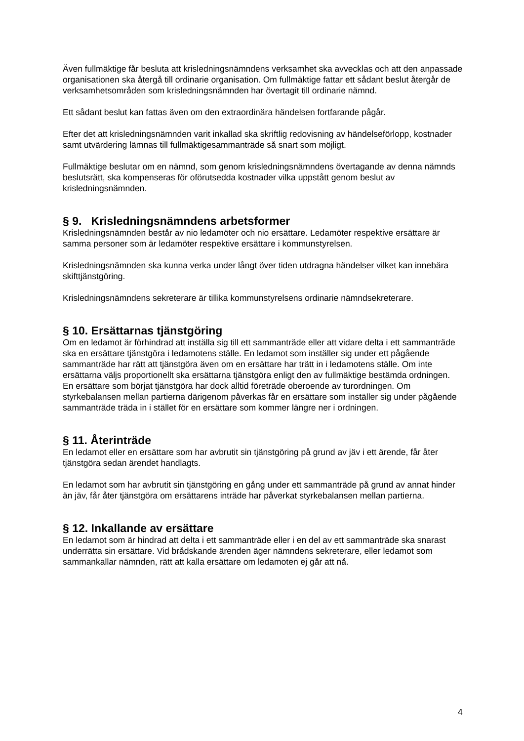Även fullmäktige får besluta att krisledningsnämndens verksamhet ska avvecklas och att den anpassade organisationen ska återgå till ordinarie organisation. Om fullmäktige fattar ett sådant beslut återgår de verksamhetsområden som krisledningsnämnden har övertagit till ordinarie nämnd.
Ett sådant beslut kan fattas även om den extraordinära händelsen fortfarande pågår.
Efter det att krisledningsnämnden varit inkallad ska skriftlig redovisning av händelseförlopp, kostnader samt utvärdering lämnas till fullmäktigesammanträde så snart som möjligt.
Fullmäktige beslutar om en nämnd, som genom krisledningsnämndens övertagande av denna nämnds beslutsrätt, ska kompenseras för oförutsedda kostnader vilka uppstått genom beslut av krisledningsnämnden.
§ 9. Krisledningsnämndens arbetsformer
Krisledningsnämnden består av nio ledamöter och nio ersättare. Ledamöter respektive ersättare är samma personer som är ledamöter respektive ersättare i kommunstyrelsen.
Krisledningsnämnden ska kunna verka under långt över tiden utdragna händelser vilket kan innebära skifttjänstgöring.
Krisledningsnämndens sekreterare är tillika kommunstyrelsens ordinarie nämndsekreterare.
§ 10. Ersättarnas tjänstgöring
Om en ledamot är förhindrad att inställa sig till ett sammanträde eller att vidare delta i ett sammanträde ska en ersättare tjänstgöra i ledamotens ställe. En ledamot som inställer sig under ett pågående sammanträde har rätt att tjänstgöra även om en ersättare har trätt in i ledamotens ställe. Om inte ersättarna väljs proportionellt ska ersättarna tjänstgöra enligt den av fullmäktige bestämda ordningen. En ersättare som börjat tjänstgöra har dock alltid företräde oberoende av turordningen. Om styrkebalansen mellan partierna därigenom påverkas får en ersättare som inställer sig under pågående sammanträde träda in i stället för en ersättare som kommer längre ner i ordningen.
§ 11. Återinträde
En ledamot eller en ersättare som har avbrutit sin tjänstgöring på grund av jäv i ett ärende, får åter tjänstgöra sedan ärendet handlagts.
En ledamot som har avbrutit sin tjänstgöring en gång under ett sammanträde på grund av annat hinder än jäv, får åter tjänstgöra om ersättarens inträde har påverkat styrkebalansen mellan partierna.
§ 12. Inkallande av ersättare
En ledamot som är hindrad att delta i ett sammanträde eller i en del av ett sammanträde ska snarast underrätta sin ersättare. Vid brådskande ärenden äger nämndens sekreterare, eller ledamot som sammankallar nämnden, rätt att kalla ersättare om ledamoten ej går att nå.
4